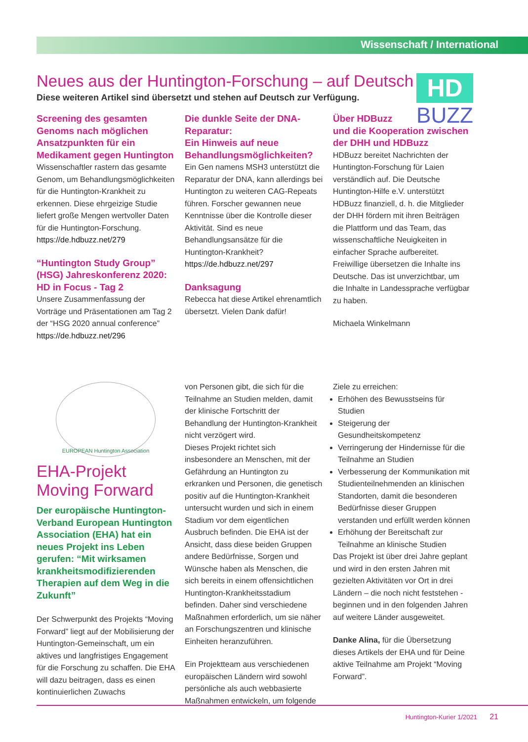Wissenschaft / International
HD
BUZZ
Neues aus der Huntington-Forschung – auf Deutsch
Diese weiteren Artikel sind übersetzt und stehen auf Deutsch zur Verfügung.
Screening des gesamten Genoms nach möglichen Ansatzpunkten für ein Medikament gegen Huntington
Wissenschaftler rastern das gesamte Genom, um Behandlungsmöglichkeiten für die Huntington-Krankheit zu erkennen. Diese ehrgeizige Studie liefert große Mengen wertvoller Daten für die Huntington-Forschung.
https://de.hdbuzz.net/279
“Huntington Study Group” (HSG) Jahreskonferenz 2020: HD in Focus - Tag 2
Unsere Zusammenfassung der Vorträge und Präsentationen am Tag 2 der “HSG 2020 annual conference”
https://de.hdbuzz.net/296
Die dunkle Seite der DNA-Reparatur:
Ein Hinweis auf neue Behandlungsmöglichkeiten?
Ein Gen namens MSH3 unterstützt die Reparatur der DNA, kann allerdings bei Huntington zu weiteren CAG-Repeats führen. Forscher gewannen neue Kenntnisse über die Kontrolle dieser Aktivität. Sind es neue Behandlungsansätze für die Huntington-Krankheit?
https://de.hdbuzz.net/297
Danksagung
Rebecca hat diese Artikel ehrenamtlich übersetzt. Vielen Dank dafür!
Über HDBuzz
und die Kooperation zwischen der DHH und HDBuzz
HDBuzz bereitet Nachrichten der Huntington-Forschung für Laien verständlich auf. Die Deutsche Huntington-Hilfe e.V. unterstützt HDBuzz finanziell, d. h. die Mitglieder der DHH fördern mit ihren Beiträgen die Plattform und das Team, das wissenschaftliche Neuigkeiten in einfacher Sprache aufbereitet. Freiwillige übersetzen die Inhalte ins Deutsche. Das ist unverzichtbar, um die Inhalte in Landessprache verfügbar zu haben.
Michaela Winkelmann
EUROPEAN Huntington Association
EHA-Projekt Moving Forward
Der europäische Huntington-Verband European Huntington Association (EHA) hat ein neues Projekt ins Leben gerufen: “Mit wirksamen krankheitsmodifizierenden Therapien auf dem Weg in die Zukunft”
Der Schwerpunkt des Projekts “Moving Forward” liegt auf der Mobilisierung der Huntington-Gemeinschaft, um ein aktives und langfristiges Engagement für die Forschung zu schaffen. Die EHA will dazu beitragen, dass es einen kontinuierlichen Zuwachs
von Personen gibt, die sich für die Teilnahme an Studien melden, damit der klinische Fortschritt der Behandlung der Huntington-Krankheit nicht verzögert wird.
Dieses Projekt richtet sich insbesondere an Menschen, mit der Gefährdung an Huntington zu erkranken und Personen, die genetisch positiv auf die Huntington-Krankheit untersucht wurden und sich in einem Stadium vor dem eigentlichen Ausbruch befinden. Die EHA ist der Ansicht, dass diese beiden Gruppen andere Bedürfnisse, Sorgen und Wünsche haben als Menschen, die sich bereits in einem offensichtlichen Huntington-Krankheitsstadium befinden. Daher sind verschiedene Maßnahmen erforderlich, um sie näher an Forschungszentren und klinische Einheiten heranzuführen.
Ein Projektteam aus verschiedenen europäischen Ländern wird sowohl persönliche als auch webbasierte Maßnahmen entwickeln, um folgende
Ziele zu erreichen:
Erhöhen des Bewusstseins für Studien
Steigerung der Gesundheitskompetenz
Verringerung der Hindernisse für die Teilnahme an Studien
Verbesserung der Kommunikation mit Studienteilnehmenden an klinischen Standorten, damit die besonderen Bedürfnisse dieser Gruppen verstanden und erfüllt werden können
Erhöhung der Bereitschaft zur Teilnahme an klinische Studien
Das Projekt ist über drei Jahre geplant und wird in den ersten Jahren mit gezielten Aktivitäten vor Ort in drei Ländern – die noch nicht feststehen - beginnen und in den folgenden Jahren auf weitere Länder ausgeweitet.
Danke Alina, für die Übersetzung dieses Artikels der EHA und für Deine aktive Teilnahme am Projekt “Moving Forward”.
Huntington-Kurier 1/2021 21